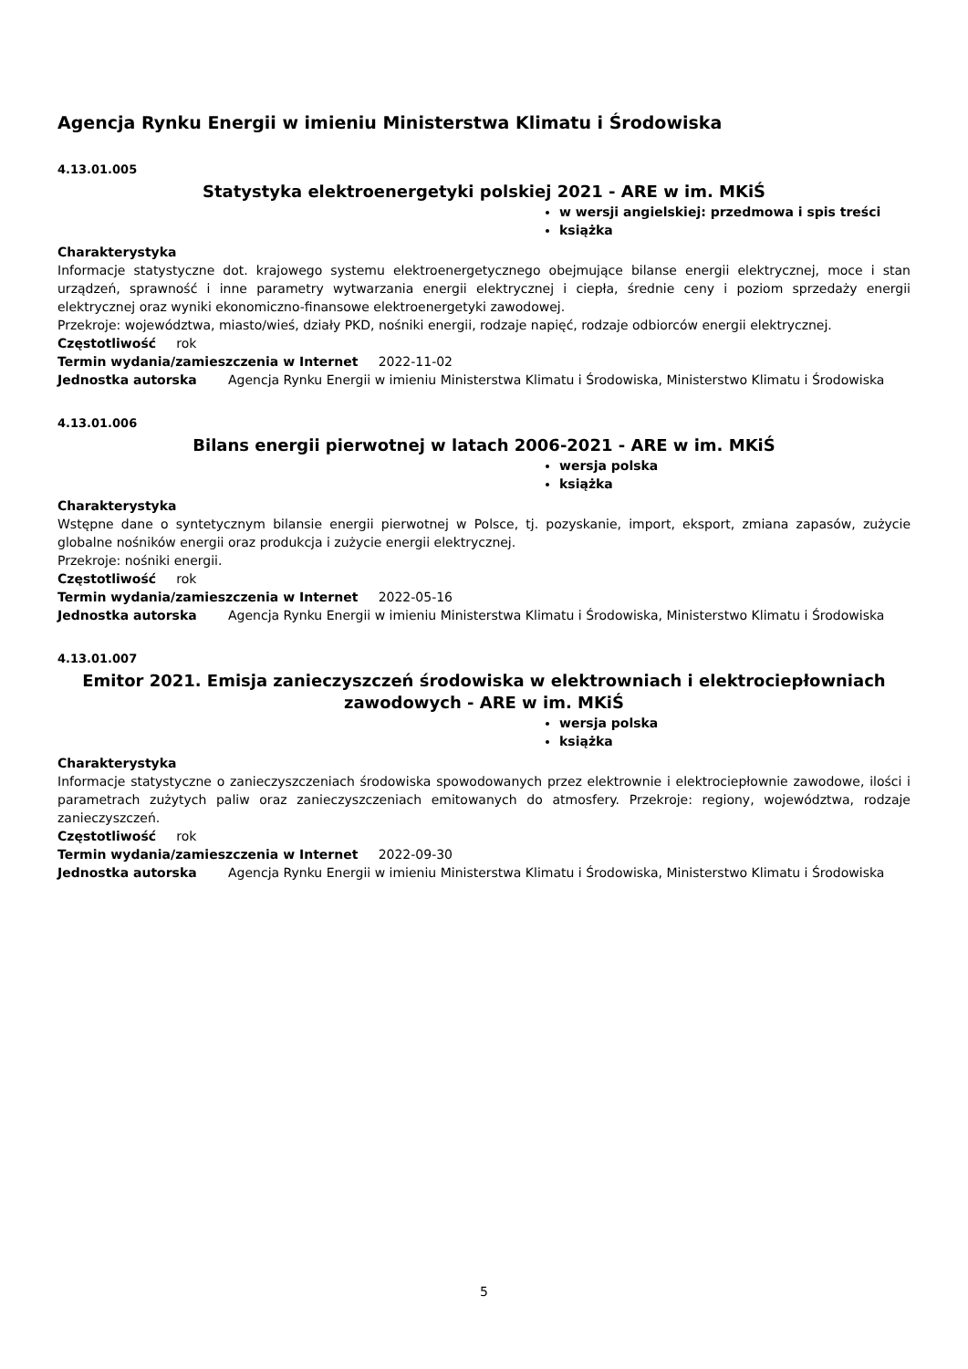Agencja Rynku Energii w imieniu Ministerstwa Klimatu i Środowiska
4.13.01.005
Statystyka elektroenergetyki polskiej 2021 - ARE w im. MKiŚ
w wersji angielskiej: przedmowa i spis treści
książka
Charakterystyka
Informacje statystyczne dot. krajowego systemu elektroenergetycznego obejmujące bilanse energii elektrycznej, moce i stan urządzeń, sprawność i inne parametry wytwarzania energii elektrycznej i ciepła, średnie ceny i poziom sprzedaży energii elektrycznej oraz wyniki ekonomiczno-finansowe elektroenergetyki zawodowej.
Przekroje: województwa, miasto/wieś, działy PKD, nośniki energii, rodzaje napięć, rodzaje odbiorców energii elektrycznej.
Częstotliwość rok
Termin wydania/zamieszczenia w Internet 2022-11-02
Jednostka autorska Agencja Rynku Energii w imieniu Ministerstwa Klimatu i Środowiska, Ministerstwo Klimatu i Środowiska
4.13.01.006
Bilans energii pierwotnej w latach 2006-2021 - ARE w im. MKiŚ
wersja polska
książka
Charakterystyka
Wstępne dane o syntetycznym bilansie energii pierwotnej w Polsce, tj. pozyskanie, import, eksport, zmiana zapasów, zużycie globalne nośników energii oraz produkcja i zużycie energii elektrycznej.
Przekroje: nośniki energii.
Częstotliwość rok
Termin wydania/zamieszczenia w Internet 2022-05-16
Jednostka autorska Agencja Rynku Energii w imieniu Ministerstwa Klimatu i Środowiska, Ministerstwo Klimatu i Środowiska
4.13.01.007
Emitor 2021. Emisja zanieczyszczeń środowiska w elektrowniach i elektrociepłowniach zawodowych - ARE w im. MKiŚ
wersja polska
książka
Charakterystyka
Informacje statystyczne o zanieczyszczeniach środowiska spowodowanych przez elektrownie i elektrociepłownie zawodowe, ilości i parametrach zużytych paliw oraz zanieczyszczeniach emitowanych do atmosfery. Przekroje: regiony, województwa, rodzaje zanieczyszczeń.
Częstotliwość rok
Termin wydania/zamieszczenia w Internet 2022-09-30
Jednostka autorska Agencja Rynku Energii w imieniu Ministerstwa Klimatu i Środowiska, Ministerstwo Klimatu i Środowiska
5